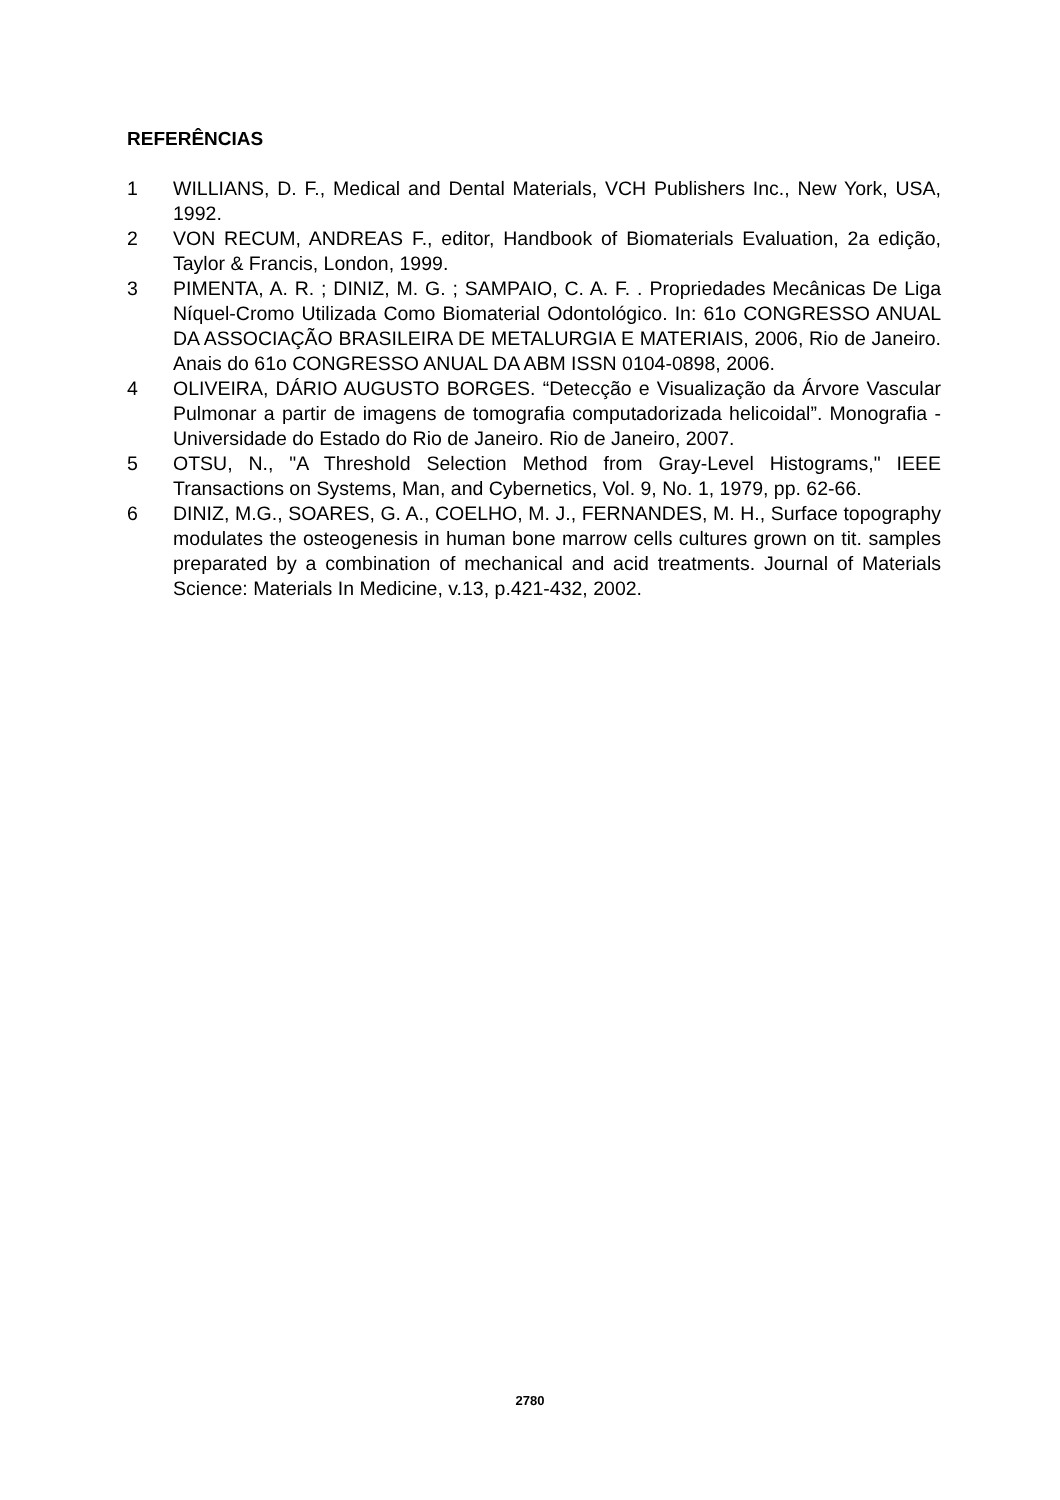REFERÊNCIAS
1 WILLIANS, D. F., Medical and Dental Materials, VCH Publishers Inc., New York, USA, 1992.
2 VON RECUM, ANDREAS F., editor, Handbook of Biomaterials Evaluation, 2a edição, Taylor & Francis, London, 1999.
3 PIMENTA, A. R. ; DINIZ, M. G. ; SAMPAIO, C. A. F. . Propriedades Mecânicas De Liga Níquel-Cromo Utilizada Como Biomaterial Odontológico. In: 61o CONGRESSO ANUAL DA ASSOCIAÇÃO BRASILEIRA DE METALURGIA E MATERIAIS, 2006, Rio de Janeiro. Anais do 61o CONGRESSO ANUAL DA ABM ISSN 0104-0898, 2006.
4 OLIVEIRA, DÁRIO AUGUSTO BORGES. “Detecção e Visualização da Árvore Vascular Pulmonar a partir de imagens de tomografia computadorizada helicoidal”. Monografia - Universidade do Estado do Rio de Janeiro. Rio de Janeiro, 2007.
5 OTSU, N., "A Threshold Selection Method from Gray-Level Histograms," IEEE Transactions on Systems, Man, and Cybernetics, Vol. 9, No. 1, 1979, pp. 62-66.
6 DINIZ, M.G., SOARES, G. A., COELHO, M. J., FERNANDES, M. H., Surface topography modulates the osteogenesis in human bone marrow cells cultures grown on tit. samples preparated by a combination of mechanical and acid treatments. Journal of Materials Science: Materials In Medicine, v.13, p.421-432, 2002.
2780